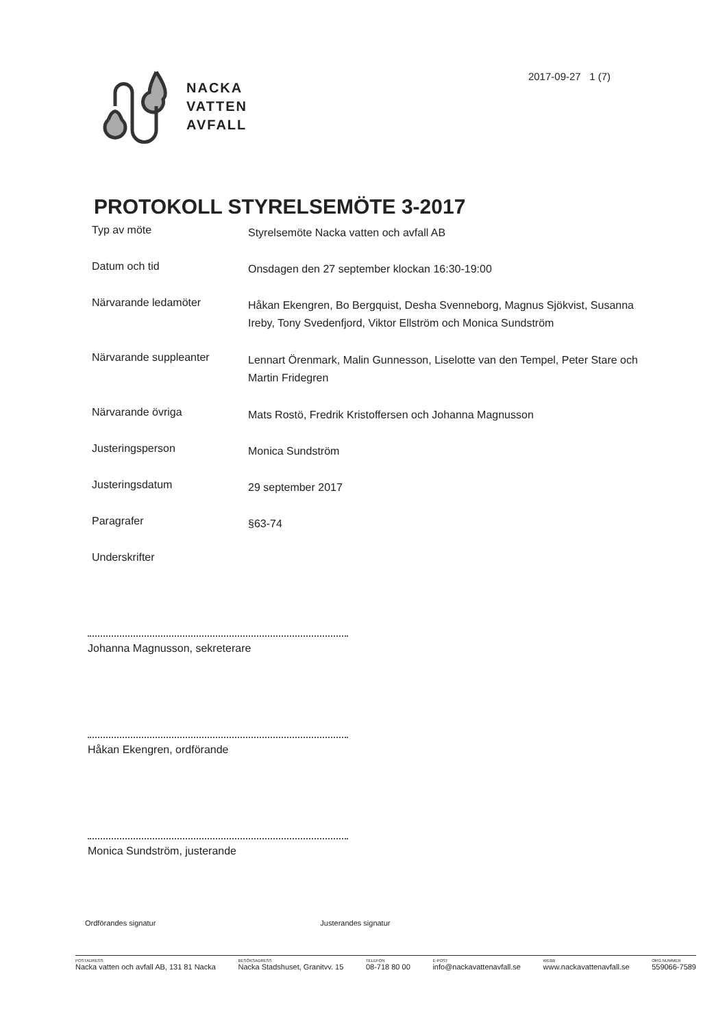NACKA
VATTEN
AVFALL
2017-09-27 1 (7)
PROTOKOLL STYRELSEMÖTE 3-2017
Typ av möte
Styrelsemöte Nacka vatten och avfall AB
Datum och tid
Onsdagen den 27 september klockan 16:30-19:00
Närvarande ledamöter
Håkan Ekengren, Bo Bergquist, Desha Svenneborg, Magnus Sjökvist, Susanna Ireby, Tony Svedenfjord, Viktor Ellström och Monica Sundström
Närvarande suppleanter
Lennart Örenmark, Malin Gunnesson, Liselotte van den Tempel, Peter Stare och Martin Fridegren
Närvarande övriga
Mats Rostö, Fredrik Kristoffersen och Johanna Magnusson
Justeringsperson
Monica Sundström
Justeringsdatum
29 september 2017
Paragrafer
§63-74
Underskrifter
Johanna Magnusson, sekreterare
Håkan Ekengren, ordförande
Monica Sundström, justerande
Ordförandes signatur Justerandes signatur
POSTADRESS
Nacka vatten och avfall AB, 131 81 Nacka
BESÖKSADRESS
Nacka Stadshuset, Granitvv. 15
TELEFON
08-718 80 00
E-POST
info@nackavattenavfall.se
WEBB
www.nackavattenavfall.se
ORG.NUMMER
559066-7589